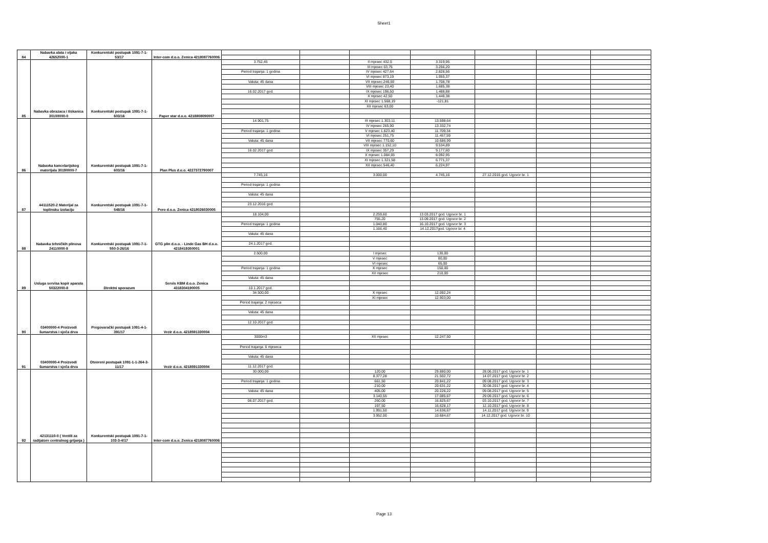Sheet1
| 84 | Nabavka alata i vijaka 42652000-1 | Konkurentski postupak 1091-7-1-53/17 | Inter-com d.o.o. Zenica 4218087760006 | | | | | | | |
| 85 | Nabavka obrazaca i tiskanica 30100000-0 | Konkurentski postupak 1091-7-1-603/16 | Paper star d.o.o. 4218808090007 | 3.752,45 | | II mjesec 432,5 | 3.319,95 | | | |
| | | | | | | III mjesec 63,75 | 3.256,20 | | | |
| | | | | Period trajanja: 1 godina | | IV mjesec 427,64 | 2.828,56 | | | |
| | | | | | | VI mjesec 873,19 | 1.955,37 | | | |
| | | | | Valuta: 45 dana | | VII mjesec 246,59 | 1.708,78 | | | |
| | | | | | | VIII mjesec 23,40 | 1.685,38 | | | |
| | | | | 16.02.2017 god. | | IX mjesec 196,50 | 1.488,88 | | | |
| | | | | | | X mjesec 42,50 | 1.446,38 | | | |
| | | | | | | XI mjesec 1.568,19 | -121,81 | | | |
| | | | | | | XII mjesec 63,00 | | | | |
| 86 | Nabavka kancelarijskog materijala 30190000-7 | Konkurentski postupak 1091-7-1-603/16 | Plan Plus d.o.o. 4227372790007 | 14.901,75 | | III mjesec 1.303,11 | 13.598,64 | | | |
| | | | | | | IV mjesec 265,90 | 13.332,74 | | | |
| | | | | Period trajanja: 1 godina | | V mjesec 1.623,40 | 11.709,34 | | | |
| | | | | | | VI mjesec 251,75 | 11.457,59 | | | |
| | | | | Valuta: 45 dana | | VII mjesec 770,60 | 10.686,99 | | | |
| | | | | | | VIII mjesec 1.152,10 | 9.534,89 | | | |
| | | | | 16.02.2017 god. | | IX mjesec 357,29 | 9.177,60 | | | |
| | | | | | | X mjesec 1.084,65 | 8.092,95 | | | |
| | | | | | | XI mjesec 1.321,58 | 6.771,37 | | | |
| | | | | | | XII mjesec 546,40 | 6.224,97 | | | |
| 87 | 44111520-2 Materijal za toplinsku izolaciju | Konkurentski postupak 1091-7-1-548/16 | Pero d.o.o. Zenica 4218026030005 | 7.745,16 | | 3.000,00 | 4.745,16 | 27.12.2016 god. Ugovor br. 1 | | |
| | | | | Period trajanja: 1 godina | | | | | | |
| | | | | Valuta: 45 dana | | | | | | |
| | | | | 23.12.2016 god. | | | | | | |
| 88 | Nabavka tehničkih plinova 24110000-8 | Konkurentski postupak 1091-7-1-550-3-26/16 | GTG plin d.o.o. - Linde Gas BH d.o.o. 4218419350001 | 18.104,00 | | 2.259,60 | 13.03.2017 god. Ugovor br. 1 | | | |
| | | | | | | 755,20 | 13.09.2017 god. Ugovor br. 2 | | | |
| | | | | Period trajanja: 1 godina | | 1.040,80 | 16.10.2017 god. Ugovor br. 3 | | | |
| | | | | | | 1.166,40 | 14.12.2017god. Ugovor br. 4 | | | |
| | | | | Valuta: 45 dana | | | | | | |
| | | | | 24.1.2017 god. | | | | | | |
| 89 | Usluga servisa kopir aparata 50322000-8 | Direktni sporazum | Servis KBM d.o.o. Zenica 4318304190005 | 2.500,00 | | I mjesec | 130,00 | | | |
| | | | | | | V mjesec | 80,00 | | | |
| | | | | | | VI mjesec | 65,00 | | | |
| | | | | Period trajanja: 1 godina | | X mjesec | 150,00 | | | |
| | | | | | | XII mjesec | 210,00 | | | |
| | | | | Valuta: 45 dana | | | | | | |
| | | | | 10.1.2017 god. | | | | | | |
| 90 | 03400000-4 Proizvodi šumarstva i sječa drva | Pregovarački postupak 1091-4-1-391/17 | Vezir d.o.o. 4218591330004 | 34.500,00 | | X mjesec | 12.092,24 | | | |
| | | | | | | XI mjesec | 12.903,00 | | | |
| | | | | Period trajanja: 2 mjeseca | | | | | | |
| | | | | Valuta: 45 dana | | | | | | |
| | | | | 12.10.2017 god. | | | | | | |
| 91 | 03400000-4 Proizvodi šumarstva i sječa drva | Otvoreni postupak 1091-1-1-264-3-11/17 | Vezir d.o.o. 4218591330004 | 3000m3 | | XII mjesec | 12.247,50 | | | |
| | | | | Period trajanja: 6 mjeseca | | | | | | |
| | | | | Valuta: 45 dana | | | | | | |
| | | | | 11.12.2017 god. | | | | | | |
| 92 | 42131110-0 ( Ventili za radijatore centralnog grijanja ) | Konkurentski postupak 1091-7-1-103-3-4/17 | Inter-com d.o.o. Zenica 4218087760006 | 30.000,00 | | 120,00 | 29.880,00 | 28.06.2017 god. Ugovor br. 1 | | |
| | | | | | | 8.377,28 | 21.502,72 | 14.07.2017 god. Ugovor br. 2 | | |
| | | | | Period trajanja: 1 godina | | 661,50 | 20.841,22 | 09.08.2017 god. Ugovor br. 3 | | |
| | | | | | | 210,00 | 20.631,22 | 30.08.2017 god. Ugovor br. 4 | | |
| | | | | Valuta: 45 dana | | 405,00 | 20.226,22 | 09.08.2017 god. Ugovor br. 5 | | |
| | | | | | | 3.140,55 | 17.085,67 | 29.09.2017 god. Ugovor br. 6 | | |
| | | | | 06.07.2017 god. | | 260,00 | 16.825,67 | 03.10.2017 god. Ugovor br. 7 | | |
| | | | | | | 197,50 | 16.628,17 | 12.10.2017 god. Ugovor br. 8 | | |
| | | | | | | 1.991,50 | 14.636,67 | 14.11.2017 god. Ugovor br. 9 | | |
| | | | | | | 3.952,00 | 10.684,67 | 14.12.2017 god. Ugovor br. 10 | | |
Page 13